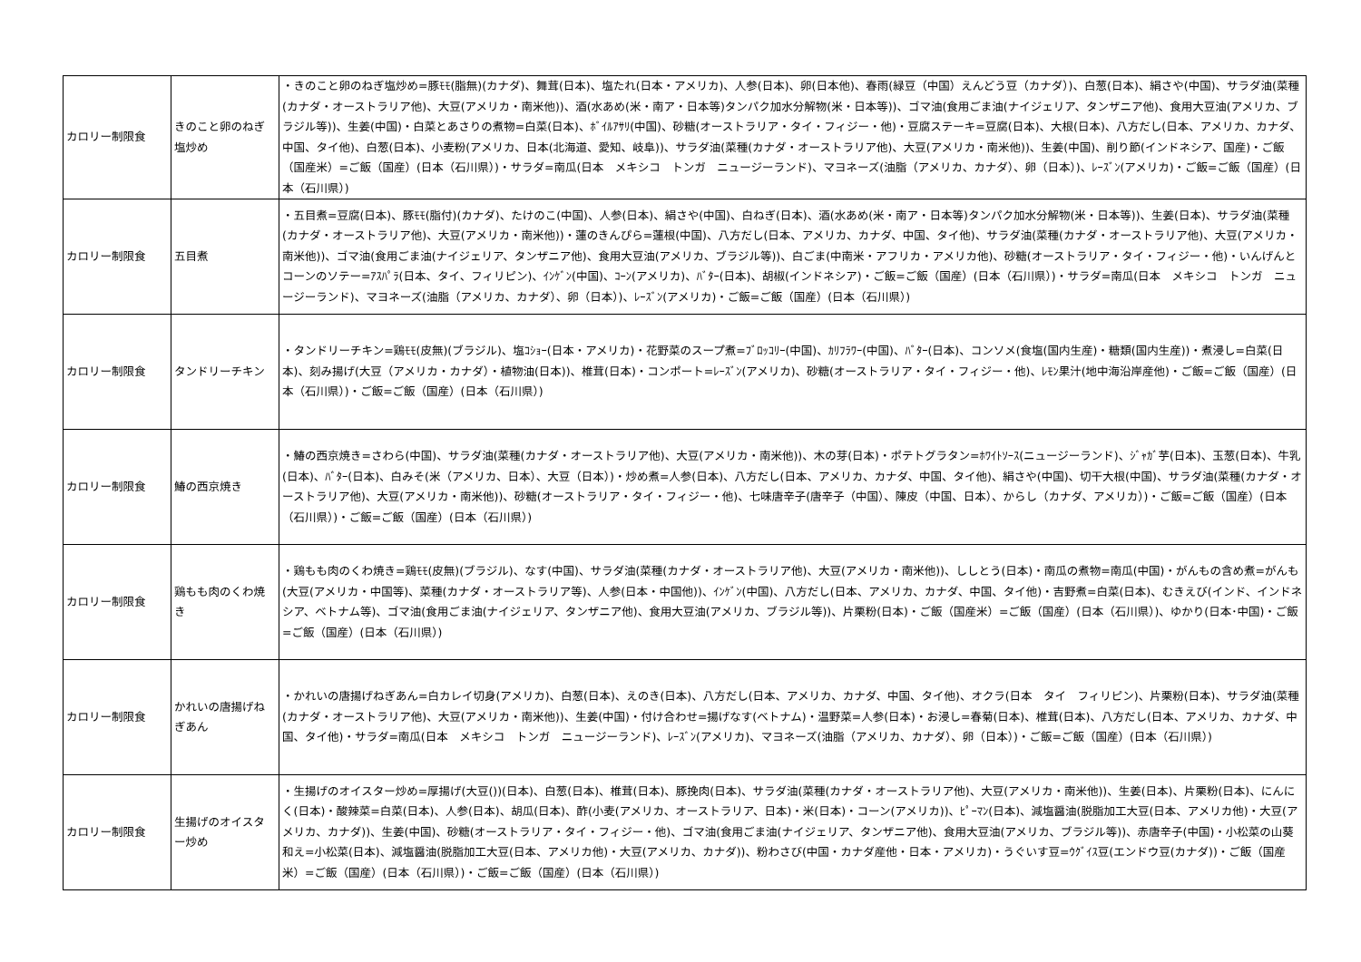| カロリー制限食 | きのこと卵のねぎ塩炒め | ・きのこと卵のねぎ塩炒め=豚ﾓﾓ(脂無)(カナダ)、舞茸(日本)、塩たれ(日本・アメリカ)、人参(日本)、卵(日本他)、春雨(緑豆（中国）えんどう豆（カナダ）)、白葱(日本)、絹さや(中国)、サラダ油(菜種(カナダ・オーストラリア他)、大豆(アメリカ・南米他))、酒(水あめ(米・南ア・日本等)タンパク加水分解物(米・日本等))、ゴマ油(食用ごま油(ナイジェリア、タンザニア他)、食用大豆油(アメリカ、ブラジル等))、生姜(中国)・白菜とあさりの煮物=白菜(日本)、ﾎﾞｲﾙｱｻﾘ(中国)、砂糖(オーストラリア・タイ・フィジー・他)・豆腐ステーキ=豆腐(日本)、大根(日本)、八方だし(日本、アメリカ、カナダ、中国、タイ他)、白葱(日本)、小麦粉(アメリカ、日本(北海道、愛知、岐阜))、サラダ油(菜種(カナダ・オーストラリア他)、大豆(アメリカ・南米他))、生姜(中国)、削り節(インドネシア、国産)・ご飯（国産米）=ご飯（国産）(日本（石川県）)・サラダ=南瓜(日本 メキシコ トンガ ニュージーランド)、マヨネーズ(油脂（アメリカ、カナダ）、卵（日本）)、ﾚｰｽﾞﾝ(アメリカ)・ご飯=ご飯（国産）(日本（石川県）) |
| カロリー制限食 | 五目煮 | ・五目煮=豆腐(日本)、豚ﾓﾓ(脂付)(カナダ)、たけのこ(中国)、人参(日本)、絹さや(中国)、白ねぎ(日本)、酒(水あめ(米・南ア・日本等)タンパク加水分解物(米・日本等))、生姜(日本)、サラダ油(菜種(カナダ・オーストラリア他)、大豆(アメリカ・南米他))・蓮のきんぴら=蓮根(中国)、八方だし(日本、アメリカ、カナダ、中国、タイ他)、サラダ油(菜種(カナダ・オーストラリア他)、大豆(アメリカ・南米他))、ゴマ油(食用ごま油(ナイジェリア、タンザニア他)、食用大豆油(アメリカ、ブラジル等))、白ごま(中南米・アフリカ・アメリカ他)、砂糖(オーストラリア・タイ・フィジー・他)・いんげんとコーンのソテー=ｱｽﾊﾟﾗ(日本、タイ、フィリピン)、ｲﾝｹﾞﾝ(中国)、ｺｰﾝ(アメリカ)、ﾊﾞﾀｰ(日本)、胡椒(インドネシア)・ご飯=ご飯（国産）(日本（石川県）)・サラダ=南瓜(日本 メキシコ トンガ ニュージーランド)、マヨネーズ(油脂（アメリカ、カナダ）、卵（日本）)、ﾚｰｽﾞﾝ(アメリカ)・ご飯=ご飯（国産）(日本（石川県）) |
| カロリー制限食 | タンドリーチキン | ・タンドリーチキン=鶏ﾓﾓ(皮無)(ブラジル)、塩ｺｼｮｰ(日本・アメリカ)・花野菜のスープ煮=ﾌﾞﾛｯｺﾘｰ(中国)、ｶﾘﾌﾗﾜｰ(中国)、ﾊﾞﾀｰ(日本)、コンソメ(食塩(国内生産)・糖類(国内生産))・煮浸し=白菜(日本)、刻み揚げ(大豆（アメリカ・カナダ）・植物油(日本))、椎茸(日本)・コンポート=ﾚｰｽﾞﾝ(アメリカ)、砂糖(オーストラリア・タイ・フィジー・他)、ﾚﾓﾝ果汁(地中海沿岸産他)・ご飯=ご飯（国産）(日本（石川県）)・ご飯=ご飯（国産）(日本（石川県）) |
| カロリー制限食 | 鰆の西京焼き | ・鰆の西京焼き=さわら(中国)、サラダ油(菜種(カナダ・オーストラリア他)、大豆(アメリカ・南米他))、木の芽(日本)・ポテトグラタン=ﾎﾜｲﾄｿｰｽ(ニュージーランド)、ｼﾞｬｶﾞ芋(日本)、玉葱(日本)、牛乳(日本)、ﾊﾞﾀｰ(日本)、白みそ(米（アメリカ、日本）、大豆（日本）)・炒め煮=人参(日本)、八方だし(日本、アメリカ、カナダ、中国、タイ他)、絹さや(中国)、切干大根(中国)、サラダ油(菜種(カナダ・オーストラリア他)、大豆(アメリカ・南米他))、砂糖(オーストラリア・タイ・フィジー・他)、七味唐辛子(唐辛子（中国）、陳皮（中国、日本）、からし（カナダ、アメリカ）)・ご飯=ご飯（国産）(日本（石川県）)・ご飯=ご飯（国産）(日本（石川県）) |
| カロリー制限食 | 鶏もも肉のくわ焼き | ・鶏もも肉のくわ焼き=鶏ﾓﾓ(皮無)(ブラジル)、なす(中国)、サラダ油(菜種(カナダ・オーストラリア他)、大豆(アメリカ・南米他))、ししとう(日本)・南瓜の煮物=南瓜(中国)・がんもの含め煮=がんも(大豆(アメリカ・中国等)、菜種(カナダ・オーストラリア等)、人参(日本・中国他))、ｲﾝｹﾞﾝ(中国)、八方だし(日本、アメリカ、カナダ、中国、タイ他)・吉野煮=白菜(日本)、むきえび(インド、インドネシア、ベトナム等)、ゴマ油(食用ごま油(ナイジェリア、タンザニア他)、食用大豆油(アメリカ、ブラジル等))、片栗粉(日本)・ご飯（国産米）=ご飯（国産）(日本（石川県）)、ゆかり(日本･中国)・ご飯=ご飯（国産）(日本（石川県）) |
| カロリー制限食 | かれいの唐揚げねぎあん | ・かれいの唐揚げねぎあん=白カレイ切身(アメリカ)、白葱(日本)、えのき(日本)、八方だし(日本、アメリカ、カナダ、中国、タイ他)、オクラ(日本 タイ フィリピン)、片栗粉(日本)、サラダ油(菜種(カナダ・オーストラリア他)、大豆(アメリカ・南米他))、生姜(中国)・付け合わせ=揚げなす(ベトナム)・温野菜=人参(日本)・お浸し=春菊(日本)、椎茸(日本)、八方だし(日本、アメリカ、カナダ、中国、タイ他)・サラダ=南瓜(日本 メキシコ トンガ ニュージーランド)、ﾚｰｽﾞﾝ(アメリカ)、マヨネーズ(油脂（アメリカ、カナダ）、卵（日本）)・ご飯=ご飯（国産）(日本（石川県）) |
| カロリー制限食 | 生揚げのオイスター炒め | ・生揚げのオイスター炒め=厚揚げ(大豆())(日本)、白葱(日本)、椎茸(日本)、豚挽肉(日本)、サラダ油(菜種(カナダ・オーストラリア他)、大豆(アメリカ・南米他))、生姜(日本)、片栗粉(日本)、にんにく(日本)・酸辣菜=白菜(日本)、人参(日本)、胡瓜(日本)、酢(小麦(アメリカ、オーストラリア、日本)・米(日本)・コーン(アメリカ))、ﾋﾟｰﾏﾝ(日本)、減塩醤油(脱脂加工大豆(日本、アメリカ他)・大豆(アメリカ、カナダ))、生姜(中国)、砂糖(オーストラリア・タイ・フィジー・他)、ゴマ油(食用ごま油(ナイジェリア、タンザニア他)、食用大豆油(アメリカ、ブラジル等))、赤唐辛子(中国)・小松菜の山葵和え=小松菜(日本)、減塩醤油(脱脂加工大豆(日本、アメリカ他)・大豆(アメリカ、カナダ))、粉わさび(中国・カナダ産他・日本・アメリカ)・うぐいす豆=ｳｸﾞｲｽ豆(エンドウ豆(カナダ))・ご飯（国産米）=ご飯（国産）(日本（石川県）)・ご飯=ご飯（国産）(日本（石川県）) |